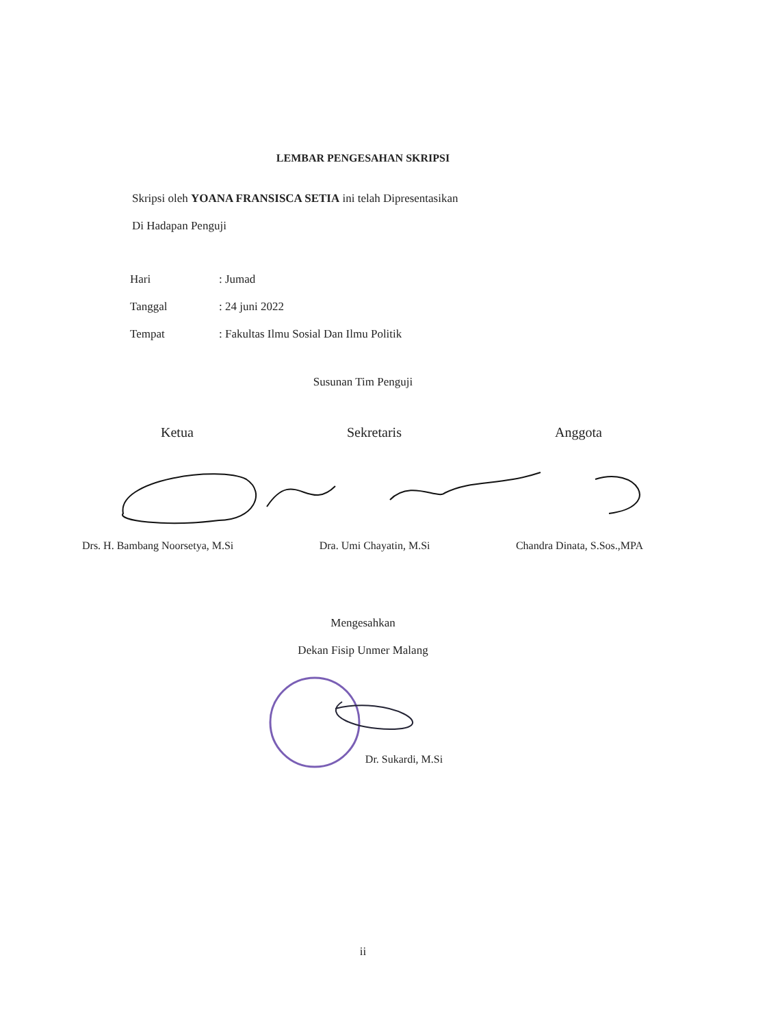LEMBAR PENGESAHAN SKRIPSI
Skripsi oleh YOANA FRANSISCA SETIA ini telah Dipresentasikan
Di Hadapan Penguji
Hari: Jumad
Tanggal: 24 juni 2022
Tempat: Fakultas Ilmu Sosial Dan Ilmu Politik
Susunan Tim Penguji
Ketua Sekretaris Anggota
Drs. H. Bambang Noorsetya, M.Si
Dra. Umi Chayatin, M.Si Chandra Dinata, S.Sos.,MPA
Mengesahkan
Dekan Fisip Unmer Malang
Dr. Sukardi, M.Si
ii